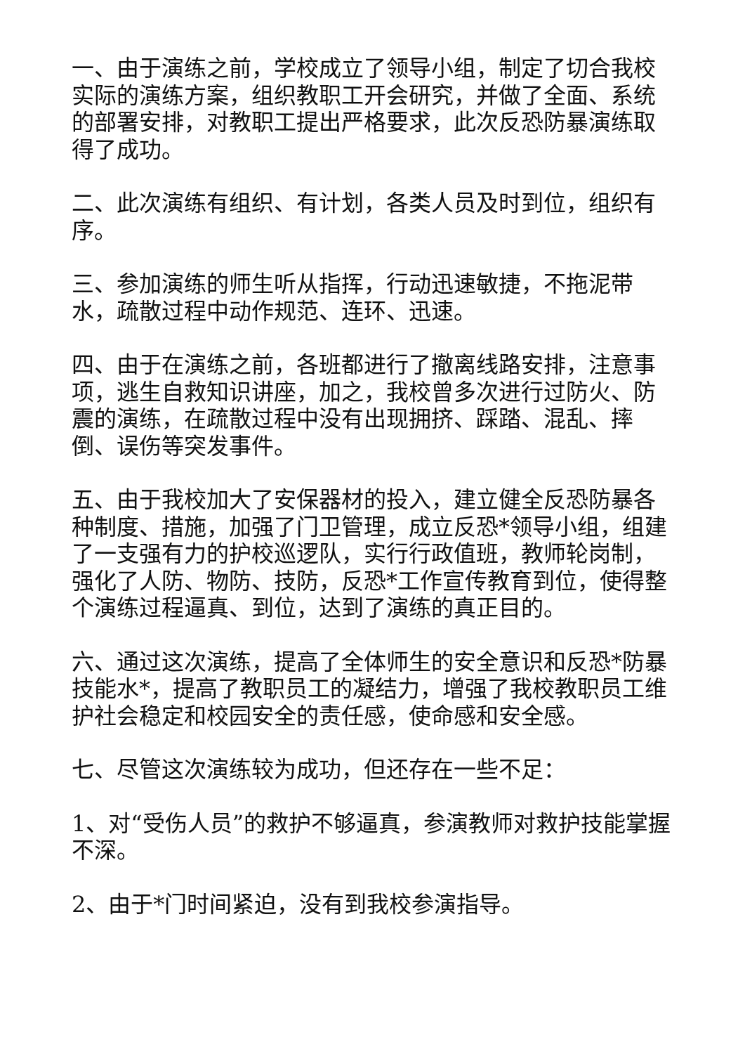一、由于演练之前，学校成立了领导小组，制定了切合我校实际的演练方案，组织教职工开会研究，并做了全面、系统的部署安排，对教职工提出严格要求，此次反恐防暴演练取得了成功。
二、此次演练有组织、有计划，各类人员及时到位，组织有序。
三、参加演练的师生听从指挥，行动迅速敏捷，不拖泥带水，疏散过程中动作规范、连环、迅速。
四、由于在演练之前，各班都进行了撤离线路安排，注意事项，逃生自救知识讲座，加之，我校曾多次进行过防火、防震的演练，在疏散过程中没有出现拥挤、踩踏、混乱、摔倒、误伤等突发事件。
五、由于我校加大了安保器材的投入，建立健全反恐防暴各种制度、措施，加强了门卫管理，成立反恐*领导小组，组建了一支强有力的护校巡逻队，实行行政值班，教师轮岗制，强化了人防、物防、技防，反恐*工作宣传教育到位，使得整个演练过程逼真、到位，达到了演练的真正目的。
六、通过这次演练，提高了全体师生的安全意识和反恐*防暴技能水*，提高了教职员工的凝结力，增强了我校教职员工维护社会稳定和校园安全的责任感，使命感和安全感。
七、尽管这次演练较为成功，但还存在一些不足：
1、对“受伤人员”的救护不够逼真，参演教师对救护技能掌握不深。
2、由于*门时间紧迫，没有到我校参演指导。